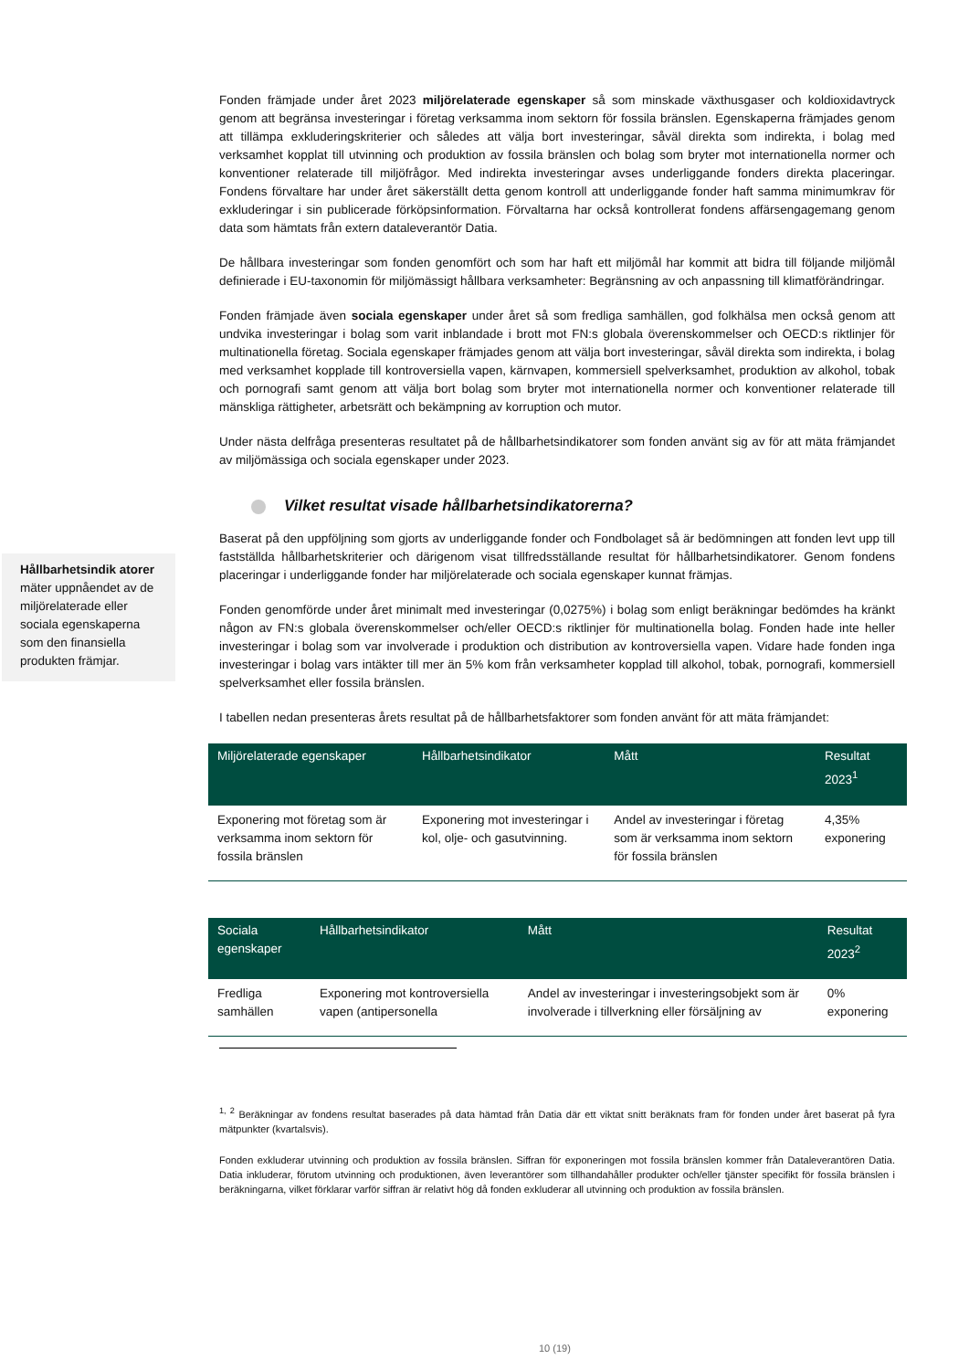Hållbarhetsindik atorer mäter uppnåendet av de miljörelaterade eller sociala egenskaperna som den finansiella produkten främjar.
Fonden främjade under året 2023 miljörelaterade egenskaper så som minskade växthusgaser och koldioxidavtryck genom att begränsa investeringar i företag verksamma inom sektorn för fossila bränslen. Egenskaperna främjades genom att tillämpa exkluderingskriterier och således att välja bort investeringar, såväl direkta som indirekta, i bolag med verksamhet kopplat till utvinning och produktion av fossila bränslen och bolag som bryter mot internationella normer och konventioner relaterade till miljöfrågor. Med indirekta investeringar avses underliggande fonders direkta placeringar. Fondens förvaltare har under året säkerställt detta genom kontroll att underliggande fonder haft samma minimumkrav för exkluderingar i sin publicerade förköpsinformation. Förvaltarna har också kontrollerat fondens affärsengagemang genom data som hämtats från extern dataleverantör Datia.
De hållbara investeringar som fonden genomfört och som har haft ett miljömål har kommit att bidra till följande miljömål definierade i EU-taxonomin för miljömässigt hållbara verksamheter: Begränsning av och anpassning till klimatförändringar.
Fonden främjade även sociala egenskaper under året så som fredliga samhällen, god folkhälsa men också genom att undvika investeringar i bolag som varit inblandade i brott mot FN:s globala överenskommelser och OECD:s riktlinjer för multinationella företag. Sociala egenskaper främjades genom att välja bort investeringar, såväl direkta som indirekta, i bolag med verksamhet kopplade till kontroversiella vapen, kärnvapen, kommersiell spelverksamhet, produktion av alkohol, tobak och pornografi samt genom att välja bort bolag som bryter mot internationella normer och konventioner relaterade till mänskliga rättigheter, arbetsrätt och bekämpning av korruption och mutor.
Under nästa delfråga presenteras resultatet på de hållbarhetsindikatorer som fonden använt sig av för att mäta främjandet av miljömässiga och sociala egenskaper under 2023.
Vilket resultat visade hållbarhetsindikatorerna?
Baserat på den uppföljning som gjorts av underliggande fonder och Fondbolaget så är bedömningen att fonden levt upp till fastställda hållbarhetskriterier och därigenom visat tillfredsställande resultat för hållbarhetsindikatorer. Genom fondens placeringar i underliggande fonder har miljörelaterade och sociala egenskaper kunnat främjas.
Fonden genomförde under året minimalt med investeringar (0,0275%) i bolag som enligt beräkningar bedömdes ha kränkt någon av FN:s globala överenskommelser och/eller OECD:s riktlinjer för multinationella bolag. Fonden hade inte heller investeringar i bolag som var involverade i produktion och distribution av kontroversiella vapen. Vidare hade fonden inga investeringar i bolag vars intäkter till mer än 5% kom från verksamheter kopplad till alkohol, tobak, pornografi, kommersiell spelverksamhet eller fossila bränslen.
I tabellen nedan presenteras årets resultat på de hållbarhetsfaktorer som fonden använt för att mäta främjandet:
| Miljörelaterade egenskaper | Hållbarhetsindikator | Mått | Resultat 2023<sup>1</sup> |
| --- | --- | --- | --- |
| Exponering mot företag som är verksamma inom sektorn för fossila bränslen | Exponering mot investeringar i kol, olje- och gasutvinning. | Andel av investeringar i företag som är verksamma inom sektorn för fossila bränslen | 4,35% exponering |
| Sociala egenskaper | Hållbarhetsindikator | Mått | Resultat 2023<sup>2</sup> |
| --- | --- | --- | --- |
| Fredliga samhällen | Exponering mot kontroversiella vapen (antipersonella | Andel av investeringar i investeringsobjekt som är involverade i tillverkning eller försäljning av | 0% exponering |
<sup>1, 2</sup> Beräkningar av fondens resultat baserades på data hämtad från Datia där ett viktat snitt beräknats fram för fonden under året baserat på fyra mätpunkter (kvartalsvis).
Fonden exkluderar utvinning och produktion av fossila bränslen. Siffran för exponeringen mot fossila bränslen kommer från Dataleverantören Datia. Datia inkluderar, förutom utvinning och produktionen, även leverantörer som tillhandahåller produkter och/eller tjänster specifikt för fossila bränslen i beräkningarna, vilket förklarar varför siffran är relativt hög då fonden exkluderar all utvinning och produktion av fossila bränslen.
10 (19)